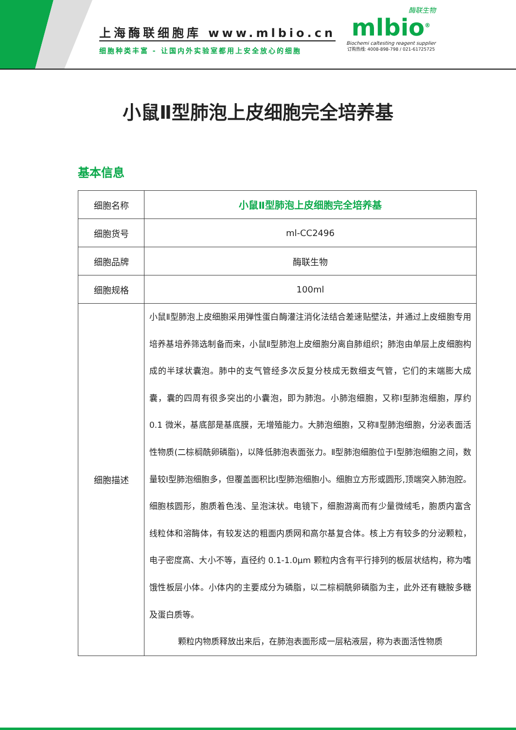上海酶联细胞库 www.mlbio.cn
细胞种类丰富 - 让国内外实验室都用上安全放心的细胞
酶联生物
mlbio<sup>®</sup>
Biochemi caltesting reagent supplier
订购热线: 4008-898-798 / 021-61725725
小鼠Ⅱ型肺泡上皮细胞完全培养基
基本信息
| 细胞名称 | 小鼠Ⅱ型肺泡上皮细胞完全培养基 |
| 细胞货号 | ml-CC2496 |
| 细胞品牌 | 酶联生物 |
| 细胞规格 | 100ml |
| 细胞描述 | 小鼠Ⅱ型肺泡上皮细胞采用弹性蛋白酶灌注消化法结合差速贴壁法，并通过上皮细胞专用培养基培养筛选制备而来，小鼠Ⅱ型肺泡上皮细胞分离自肺组织；肺泡由单层上皮细胞构成的半球状囊泡。肺中的支气管经多次反复分枝成无数细支气管，它们的末端膨大成囊，囊的四周有很多突出的小囊泡，即为肺泡。小肺泡细胞，又称Ⅰ型肺泡细胞，厚约 0.1 微米，基底部是基底膜，无增殖能力。大肺泡细胞，又称Ⅱ型肺泡细胞，分泌表面活性物质(二棕榈酰卵磷脂)，以降低肺泡表面张力。Ⅱ型肺泡细胞位于Ⅰ型肺泡细胞之间，数量较Ⅰ型肺泡细胞多，但覆盖面积比Ⅰ型肺泡细胞小。细胞立方形或圆形,顶端突入肺泡腔。细胞核圆形，胞质着色浅、呈泡沫状。电镜下，细胞游离而有少量微绒毛，胞质内富含线粒体和溶酶体，有较发达的粗面内质网和高尔基复合体。核上方有较多的分泌颗粒，电子密度高、大小不等，直径约 0.1-1.0μm 颗粒内含有平行排列的板层状结构，称为嗜饿性板层小体。小体内的主要成分为磷脂，以二棕榈酰卵磷脂为主，此外还有糖胺多糖及蛋白质等。 颗粒内物质释放出来后，在肺泡表面形成一层粘液层，称为表面活性物质 |